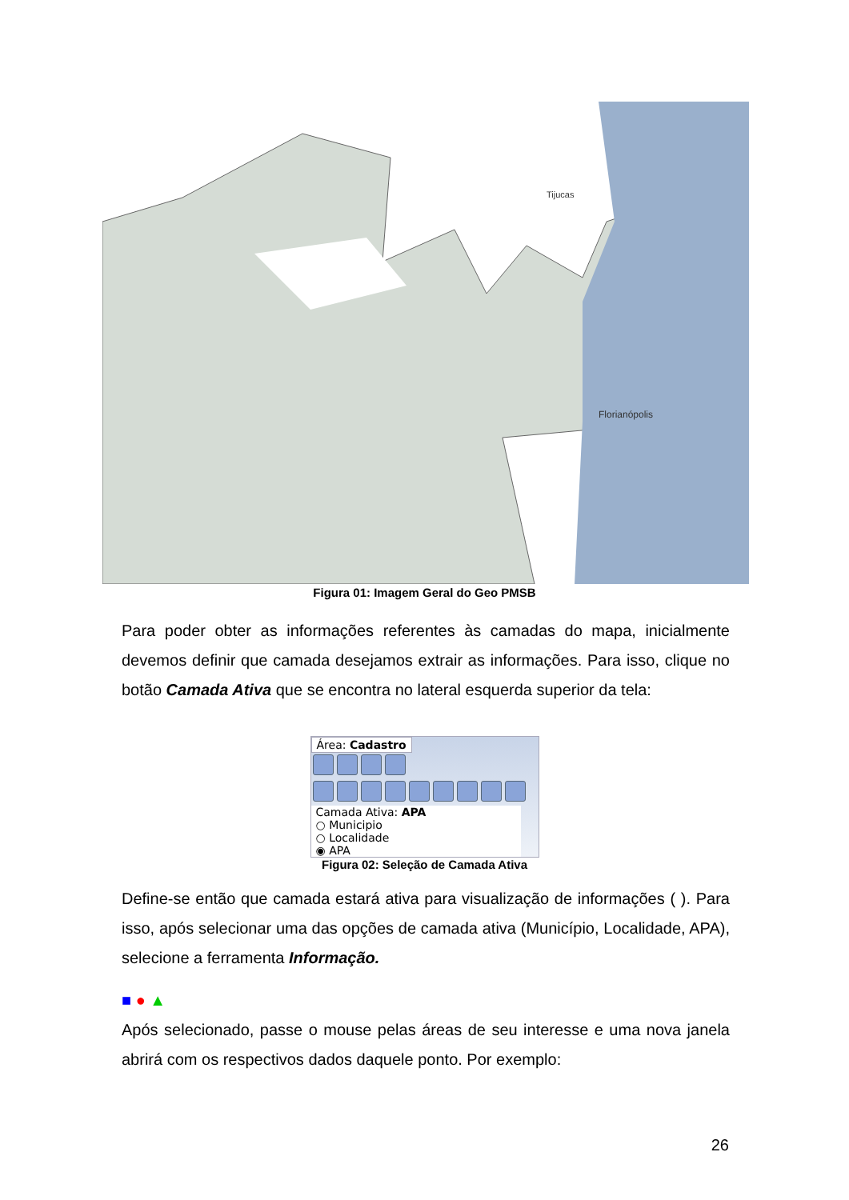Florianópolis
Tijucas
Figura 01: Imagem Geral do Geo PMSB
Para poder obter as informações referentes às camadas do mapa, inicialmente devemos definir que camada desejamos extrair as informações. Para isso, clique no botão Camada Ativa que se encontra no lateral esquerda superior da tela:
Área: Cadastro
Camada Ativa: APA
○ Municipio
○ Localidade
◉ APA
Figura 02: Seleção de Camada Ativa
Define-se então que camada estará ativa para visualização de informações ( ). Para isso, após selecionar uma das opções de camada ativa (Município, Localidade, APA), selecione a ferramenta Informação.
■ ● ▲
Após selecionado, passe o mouse pelas áreas de seu interesse e uma nova janela abrirá com os respectivos dados daquele ponto. Por exemplo:
26